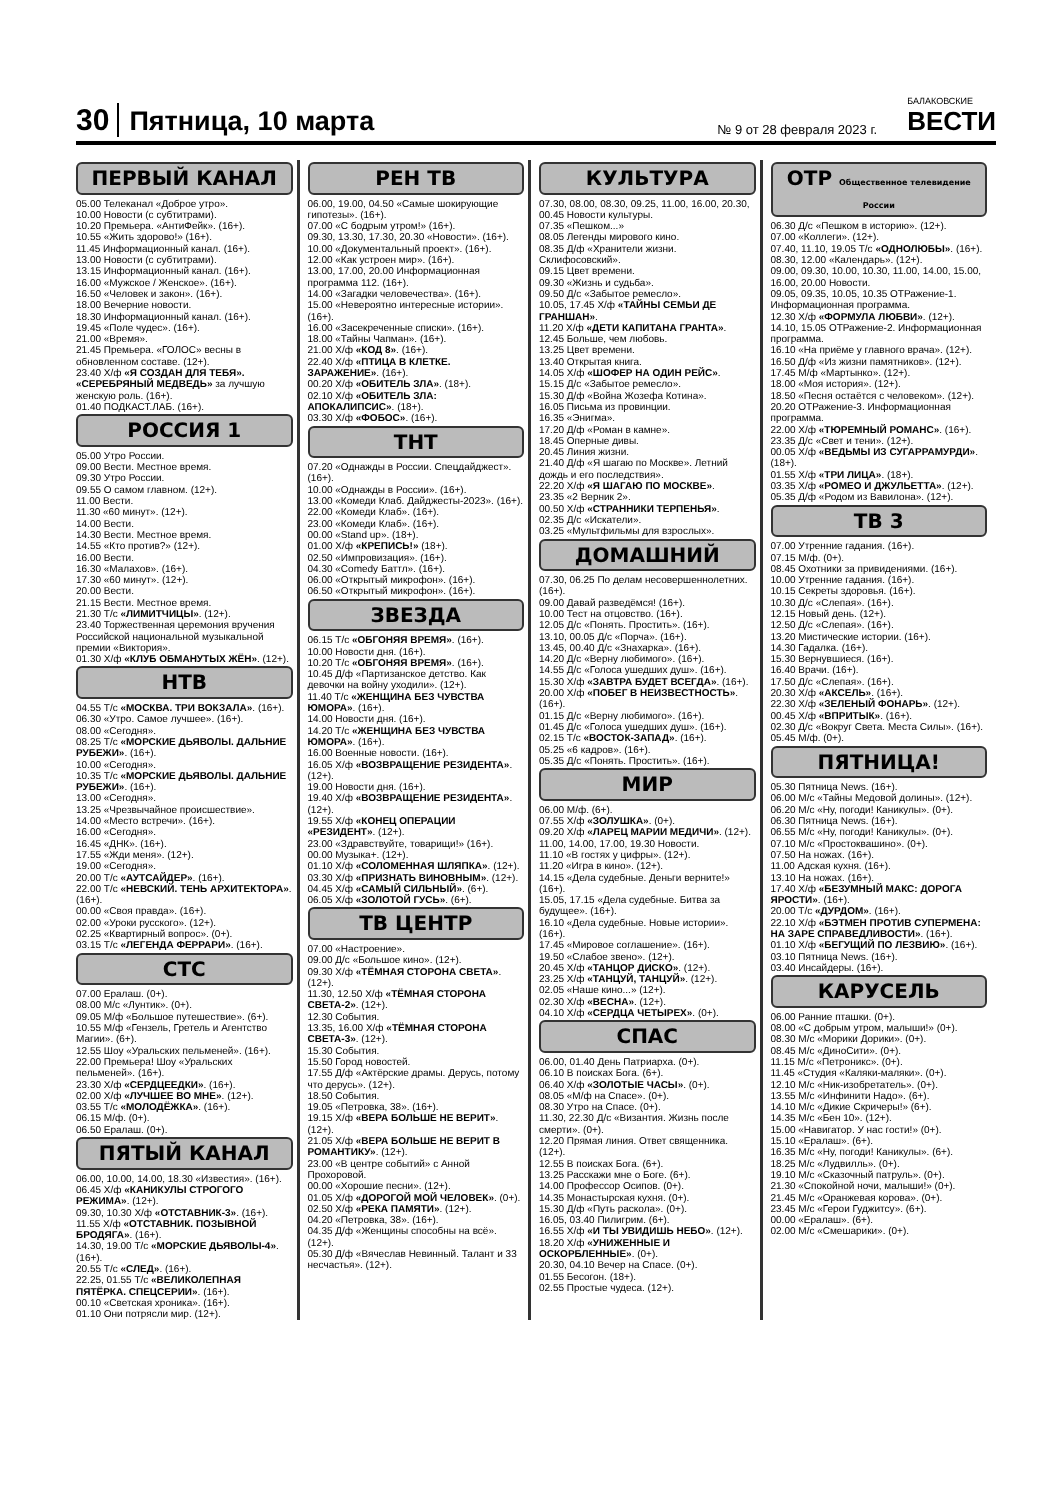30 Пятница, 10 марта № 9 от 28 февраля 2023 г. БАЛАКОВСКИЕ
ВЕСТИ
ПЕРВЫЙ КАНАЛ
05.00 Телеканал «Доброе утро».
10.00 Новости (с субтитрами).
10.20 Премьера. «АнтиФейк». (16+).
10.55 «Жить здорово!» (16+).
11.45 Информационный канал. (16+).
13.00 Новости (с субтитрами).
13.15 Информационный канал. (16+).
16.00 «Мужское / Женское». (16+).
16.50 «Человек и закон». (16+).
18.00 Вечерние новости.
18.30 Информационный канал. (16+).
19.45 «Поле чудес». (16+).
21.00 «Время».
21.45 Премьера. «ГОЛОС» весны в обновленном составе. (12+).
23.40 Х/ф «Я СОЗДАН ДЛЯ ТЕБЯ». «СЕРЕБРЯНЫЙ МЕДВЕДЬ» за лучшую женскую роль. (16+).
01.40 ПОДКАСТ.ЛАБ. (16+).
РОССИЯ 1
05.00 Утро России.
09.00 Вести. Местное время.
09.30 Утро России.
09.55 О самом главном. (12+).
11.00 Вести.
11.30 «60 минут». (12+).
14.00 Вести.
14.30 Вести. Местное время.
14.55 «Кто против?» (12+).
16.00 Вести.
16.30 «Малахов». (16+).
17.30 «60 минут». (12+).
20.00 Вести.
21.15 Вести. Местное время.
21.30 Т/с «ЛИМИТЧИЦЫ». (12+).
23.40 Торжественная церемония вручения Российской национальной музыкальной премии «Виктория».
01.30 Х/ф «КЛУБ ОБМАНУТЫХ ЖЁН». (12+).
НТВ
04.55 Т/с «МОСКВА. ТРИ ВОКЗАЛА». (16+).
06.30 «Утро. Самое лучшее». (16+).
08.00 «Сегодня».
08.25 Т/с «МОРСКИЕ ДЬЯВОЛЫ. ДАЛЬНИЕ РУБЕЖИ». (16+).
10.00 «Сегодня».
10.35 Т/с «МОРСКИЕ ДЬЯВОЛЫ. ДАЛЬНИЕ РУБЕЖИ». (16+).
13.00 «Сегодня».
13.25 «Чрезвычайное происшествие».
14.00 «Место встречи». (16+).
16.00 «Сегодня».
16.45 «ДНК». (16+).
17.55 «Жди меня». (12+).
19.00 «Сегодня».
20.00 Т/с «АУТСАЙДЕР». (16+).
22.00 Т/с «НЕВСКИЙ. ТЕНЬ АРХИТЕКТОРА». (16+).
00.00 «Своя правда». (16+).
02.00 «Уроки русского». (12+).
02.25 «Квартирный вопрос». (0+).
03.15 Т/с «ЛЕГЕНДА ФЕРРАРИ». (16+).
СТС
07.00 Ералаш. (0+).
08.00 М/с «Лунтик». (0+).
09.05 М/ф «Большое путешествие». (6+).
10.55 М/ф «Гензель, Гретель и Агентство Магии». (6+).
12.55 Шоу «Уральских пельменей». (16+).
22.00 Премьера! Шоу «Уральских пельменей». (16+).
23.30 Х/ф «СЕРДЦЕЕДКИ». (16+).
02.00 Х/ф «ЛУЧШЕЕ ВО МНЕ». (12+).
03.55 Т/с «МОЛОДЁЖКА». (16+).
06.15 М/ф. (0+).
06.50 Ералаш. (0+).
ПЯТЫЙ КАНАЛ
06.00, 10.00, 14.00, 18.30 «Известия». (16+).
06.45 Х/ф «КАНИКУЛЫ СТРОГОГО РЕЖИМА». (12+).
09.30, 10.30 Х/ф «ОТСТАВНИК-3». (16+).
11.55 Х/ф «ОТСТАВНИК. ПОЗЫВНОЙ БРОДЯГА». (16+).
14.30, 19.00 Т/с «МОРСКИЕ ДЬЯВОЛЫ-4». (16+).
20.55 Т/с «СЛЕД». (16+).
22.25, 01.55 Т/с «ВЕЛИКОЛЕПНАЯ ПЯТЁРКА. СПЕЦСЕРИИ». (16+).
00.10 «Светская хроника». (16+).
01.10 Они потрясли мир. (12+).
РЕН ТВ
06.00, 19.00, 04.50 «Самые шокирующие гипотезы». (16+).
07.00 «С бодрым утром!» (16+).
09.30, 13.30, 17.30, 20.30 «Новости». (16+).
10.00 «Документальный проект». (16+).
12.00 «Как устроен мир». (16+).
13.00, 17.00, 20.00 Информационная программа 112. (16+).
14.00 «Загадки человечества». (16+).
15.00 «Невероятно интересные истории». (16+).
16.00 «Засекреченные списки». (16+).
18.00 «Тайны Чапман». (16+).
21.00 Х/ф «КОД 8». (16+).
22.40 Х/ф «ПТИЦА В КЛЕТКЕ. ЗАРАЖЕНИЕ». (16+).
00.20 Х/ф «ОБИТЕЛЬ ЗЛА». (18+).
02.10 Х/ф «ОБИТЕЛЬ ЗЛА: АПОКАЛИПСИС». (18+).
03.30 Х/ф «ФОБОС». (16+).
ТНТ
07.20 «Однажды в России. Спецдайджест». (16+).
10.00 «Однажды в России». (16+).
13.00 «Комеди Клаб. Дайджесты-2023». (16+).
22.00 «Комеди Клаб». (16+).
23.00 «Комеди Клаб». (16+).
00.00 «Stand up». (18+).
01.00 Х/ф «КРЕПИСЬ!» (18+).
02.50 «Импровизация». (16+).
04.30 «Comedy Баттл». (16+).
06.00 «Открытый микрофон». (16+).
06.50 «Открытый микрофон». (16+).
ЗВЕЗДА
06.15 Т/с «ОБГОНЯЯ ВРЕМЯ». (16+).
10.00 Новости дня. (16+).
10.20 Т/с «ОБГОНЯЯ ВРЕМЯ». (16+).
10.45 Д/ф «Партизанское детство. Как девочки на войну уходили». (12+).
11.40 Т/с «ЖЕНЩИНА БЕЗ ЧУВСТВА ЮМОРА». (16+).
14.00 Новости дня. (16+).
14.20 Т/с «ЖЕНЩИНА БЕЗ ЧУВСТВА ЮМОРА». (16+).
16.00 Военные новости. (16+).
16.05 Х/ф «ВОЗВРАЩЕНИЕ РЕЗИДЕНТА». (12+).
19.00 Новости дня. (16+).
19.40 Х/ф «ВОЗВРАЩЕНИЕ РЕЗИДЕНТА». (12+).
19.55 Х/ф «КОНЕЦ ОПЕРАЦИИ «РЕЗИДЕНТ». (12+).
23.00 «Здравствуйте, товарищи!» (16+).
00.00 Музыка+. (12+).
01.10 Х/ф «СОЛОМЕННАЯ ШЛЯПКА». (12+).
03.30 Х/ф «ПРИЗНАТЬ ВИНОВНЫМ». (12+).
04.45 Х/ф «САМЫЙ СИЛЬНЫЙ». (6+).
06.05 Х/ф «ЗОЛОТОЙ ГУСЬ». (6+).
ТВ ЦЕНТР
07.00 «Настроение».
09.00 Д/с «Большое кино». (12+).
09.30 Х/ф «ТЁМНАЯ СТОРОНА СВЕТА». (12+).
11.30, 12.50 Х/ф «ТЁМНАЯ СТОРОНА СВЕТА-2». (12+).
12.30 События.
13.35, 16.00 Х/ф «ТЁМНАЯ СТОРОНА СВЕТА-3». (12+).
15.30 События.
15.50 Город новостей.
17.55 Д/ф «Актёрские драмы. Дерусь, потому что дерусь». (12+).
18.50 События.
19.05 «Петровка, 38». (16+).
19.15 Х/ф «ВЕРА БОЛЬШЕ НЕ ВЕРИТ». (12+).
21.05 Х/ф «ВЕРА БОЛЬШЕ НЕ ВЕРИТ В РОМАНТИКУ». (12+).
23.00 «В центре событий» с Анной Прохоровой.
00.00 «Хорошие песни». (12+).
01.05 Х/ф «ДОРОГОЙ МОЙ ЧЕЛОВЕК». (0+).
02.50 Х/ф «РЕКА ПАМЯТИ». (12+).
04.20 «Петровка, 38». (16+).
04.35 Д/ф «Женщины способны на всё». (12+).
05.30 Д/ф «Вячеслав Невинный. Талант и 33 несчастья». (12+).
КУЛЬТУРА
07.30, 08.00, 08.30, 09.25, 11.00, 16.00, 20.30, 00.45 Новости культуры.
07.35 «Пешком...»
08.05 Легенды мирового кино.
08.35 Д/ф «Хранители жизни. Склифосовский».
09.15 Цвет времени.
09.30 «Жизнь и судьба».
09.50 Д/с «Забытое ремесло».
10.05, 17.45 Х/ф «ТАЙНЫ СЕМЬИ ДЕ ГРАНШАН».
11.20 Х/ф «ДЕТИ КАПИТАНА ГРАНТА».
12.45 Больше, чем любовь.
13.25 Цвет времени.
13.40 Открытая книга.
14.05 Х/ф «ШОФЕР НА ОДИН РЕЙС».
15.15 Д/с «Забытое ремесло».
15.30 Д/ф «Война Жозефа Котина».
16.05 Письма из провинции.
16.35 «Энигма».
17.20 Д/ф «Роман в камне».
18.45 Оперные дивы.
20.45 Линия жизни.
21.40 Д/ф «Я шагаю по Москве». Летний дождь и его последствия».
22.20 Х/ф «Я ШАГАЮ ПО МОСКВЕ».
23.35 «2 Верник 2».
00.50 Х/ф «СТРАННИКИ ТЕРПЕНЬЯ».
02.35 Д/с «Искатели».
03.25 «Мультфильмы для взрослых».
ДОМАШНИЙ
07.30, 06.25 По делам несовершеннолетних. (16+).
09.00 Давай разведёмся! (16+).
10.00 Тест на отцовство. (16+).
12.05 Д/с «Понять. Простить». (16+).
13.10, 00.05 Д/с «Порча». (16+).
13.45, 00.40 Д/с «Знахарка». (16+).
14.20 Д/с «Верну любимого». (16+).
14.55 Д/с «Голоса ушедших душ». (16+).
15.30 Х/ф «ЗАВТРА БУДЕТ ВСЕГДА». (16+).
20.00 Х/ф «ПОБЕГ В НЕИЗВЕСТНОСТЬ». (16+).
01.15 Д/с «Верну любимого». (16+).
01.45 Д/с «Голоса ушедших душ». (16+).
02.15 Т/с «ВОСТОК-ЗАПАД». (16+).
05.25 «6 кадров». (16+).
05.35 Д/с «Понять. Простить». (16+).
МИР
06.00 М/ф. (6+).
07.55 Х/ф «ЗОЛУШКА». (0+).
09.20 Х/ф «ЛАРЕЦ МАРИИ МЕДИЧИ». (12+).
11.00, 14.00, 17.00, 19.30 Новости.
11.10 «В гостях у цифры». (12+).
11.20 «Игра в кино». (12+).
14.15 «Дела судебные. Деньги верните!» (16+).
15.05, 17.15 «Дела судебные. Битва за будущее». (16+).
16.10 «Дела судебные. Новые истории». (16+).
17.45 «Мировое соглашение». (16+).
19.50 «Слабое звено». (12+).
20.45 Х/ф «ТАНЦОР ДИСКО». (12+).
23.25 Х/ф «ТАНЦУЙ, ТАНЦУЙ». (12+).
02.05 «Наше кино...» (12+).
02.30 Х/ф «ВЕСНА». (12+).
04.10 Х/ф «СЕРДЦА ЧЕТЫРЕХ». (0+).
СПАС
06.00, 01.40 День Патриарха. (0+).
06.10 В поисках Бога. (6+).
06.40 Х/ф «ЗОЛОТЫЕ ЧАСЫ». (0+).
08.05 «М/ф на Спасе». (0+).
08.30 Утро на Спасе. (0+).
11.30, 22.30 Д/с «Византия. Жизнь после смерти». (0+).
12.20 Прямая линия. Ответ священника. (12+).
12.55 В поисках Бога. (6+).
13.25 Расскажи мне о Боге. (6+).
14.00 Профессор Осипов. (0+).
14.35 Монастырская кухня. (0+).
15.30 Д/ф «Путь раскола». (0+).
16.05, 03.40 Пилигрим. (6+).
16.55 Х/ф «И ТЫ УВИДИШЬ НЕБО». (12+).
18.20 Х/ф «УНИЖЕННЫЕ И ОСКОРБЛЕННЫЕ». (0+).
20.30, 04.10 Вечер на Спасе. (0+).
01.55 Бесогон. (18+).
02.55 Простые чудеса. (12+).
ОТР Общественное телевидение России
06.30 Д/с «Пешком в историю». (12+).
07.00 «Коллеги». (12+).
07.40, 11.10, 19.05 Т/с «ОДНОЛЮБЫ». (16+).
08.30, 12.00 «Календарь». (12+).
09.00, 09.30, 10.00, 10.30, 11.00, 14.00, 15.00, 16.00, 20.00 Новости.
09.05, 09.35, 10.05, 10.35 ОТРажение-1. Информационная программа.
12.30 Х/ф «ФОРМУЛА ЛЮБВИ». (12+).
14.10, 15.05 ОТРажение-2. Информационная программа.
16.10 «На приёме у главного врача». (12+).
16.50 Д/ф «Из жизни памятников». (12+).
17.45 М/ф «Мартынко». (12+).
18.00 «Моя история». (12+).
18.50 «Песня остаётся с человеком». (12+).
20.20 ОТРажение-3. Информационная программа.
22.00 Х/ф «ТЮРЕМНЫЙ РОМАНС». (16+).
23.35 Д/с «Свет и тени». (12+).
00.05 Х/ф «ВЕДЬМЫ ИЗ СУГАРРАМУРДИ». (18+).
01.55 Х/ф «ТРИ ЛИЦА». (18+).
03.35 Х/ф «РОМЕО И ДЖУЛЬЕТТА». (12+).
05.35 Д/ф «Родом из Вавилона». (12+).
ТВ 3
07.00 Утренние гадания. (16+).
07.15 М/ф. (0+).
08.45 Охотники за привидениями. (16+).
10.00 Утренние гадания. (16+).
10.15 Секреты здоровья. (16+).
10.30 Д/с «Слепая». (16+).
12.15 Новый день. (12+).
12.50 Д/с «Слепая». (16+).
13.20 Мистические истории. (16+).
14.30 Гадалка. (16+).
15.30 Вернувшиеся. (16+).
16.40 Врачи. (16+).
17.50 Д/с «Слепая». (16+).
20.30 Х/ф «АКСЕЛЬ». (16+).
22.30 Х/ф «ЗЕЛЕНЫЙ ФОНАРЬ». (12+).
00.45 Х/ф «ВПРИТЫК». (16+).
02.30 Д/с «Вокруг Света. Места Силы». (16+).
05.45 М/ф. (0+).
ПЯТНИЦА!
05.30 Пятница News. (16+).
06.00 М/с «Тайны Медовой долины». (12+).
06.20 М/с «Ну, погоди! Каникулы». (0+).
06.30 Пятница News. (16+).
06.55 М/с «Ну, погоди! Каникулы». (0+).
07.10 М/с «Простоквашино». (0+).
07.50 На ножах. (16+).
11.00 Адская кухня. (16+).
13.10 На ножах. (16+).
17.40 Х/ф «БЕЗУМНЫЙ МАКС: ДОРОГА ЯРОСТИ». (16+).
20.00 Т/с «ДУРДОМ». (16+).
22.10 Х/ф «БЭТМЕН ПРОТИВ СУПЕРМЕНА: НА ЗАРЕ СПРАВЕДЛИВОСТИ». (16+).
01.10 Х/ф «БЕГУЩИЙ ПО ЛЕЗВИЮ». (16+).
03.10 Пятница News. (16+).
03.40 Инсайдеры. (16+).
КАРУСЕЛЬ
06.00 Ранние пташки. (0+).
08.00 «С добрым утром, малыши!» (0+).
08.30 М/с «Морики Дорики». (0+).
08.45 М/с «ДиноСити». (0+).
11.15 М/с «Петроникс». (0+).
11.45 «Студия «Каляки-маляки». (0+).
12.10 М/с «Ник-изобретатель». (0+).
13.55 М/с «Инфинити Надо». (6+).
14.10 М/с «Дикие Скричеры!» (6+).
14.35 М/с «Бен 10». (12+).
15.00 «Навигатор. У нас гости!» (0+).
15.10 «Ералаш». (6+).
16.35 М/с «Ну, погоди! Каникулы». (6+).
18.25 М/с «Лудвилль». (0+).
19.10 М/с «Сказочный патруль». (0+).
21.30 «Спокойной ночи, малыши!» (0+).
21.45 М/с «Оранжевая корова». (0+).
23.45 М/с «Герои Гуджитсу». (6+).
00.00 «Ералаш». (6+).
02.00 М/с «Смешарики». (0+).